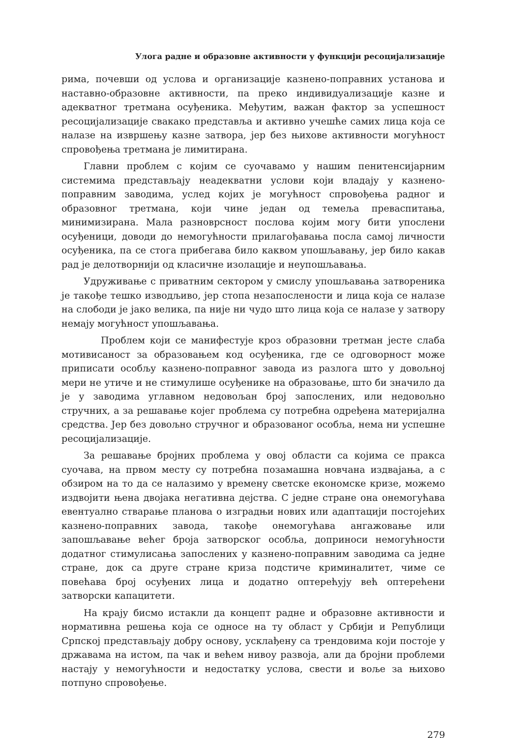Улога радне и образовне активности у функцији ресоцијализације
рима, почевши од услова и организације казнено-поправних установа и наставно-образовне активности, па преко индивидуализације казне и адекватног третмана осуђеника. Међутим, важан фактор за успешност ресоцијализације свакако представља и активно учешће самих лица која се налазе на извршењу казне затвора, јер без њихове активности могућност спровођења третмана је лимитирана.
Главни проблем с којим се суочавамо у нашим пенитенсијарним системима представљају неадекватни услови који владају у казнено-поправним заводима, услед којих је могућност спровођења радног и образовног третмана, који чине један од темеља преваспитања, минимизирана. Мала разноврсност послова којим могу бити упослени осуђеници, доводи до немогућности прилагођавања посла самој личности осуђеника, па се стога прибегава било каквом упошљавању, јер било какав рад је делотворнији од класичне изолације и неупошљавања.
Удруживање с приватним сектором у смислу упошљавања затвореника је такође тешко изводљиво, јер стопа незапослености и лица која се налазе на слободи је јако велика, па није ни чудо што лица која се налазе у затвору немају могућност упошљавања.
Проблем који се манифестује кроз образовни третман јесте слаба мотивисаност за образовањем код осуђеника, где се одговорност може приписати особљу казнено-поправног завода из разлога што у довољној мери не утиче и не стимулише осуђенике на образовање, што би значило да је у заводима углавном недовољан број запослених, или недовољно стручних, а за решавање којег проблема су потребна одређена материјална средства. Јер без довољно стручног и образованог особља, нема ни успешне ресоцијализације.
За решавање бројних проблема у овој области са којима се пракса суочава, на првом месту су потребна позамашна новчана издвајања, а с обзиром на то да се налазимо у времену светске економске кризе, можемо издвојити њена двојака негативна дејства. С једне стране она онемогућава евентуално стварање планова о изградњи нових или адаптацији постојећих казнено-поправних завода, такође онемогућава ангажовање или запошљавање већег броја затворског особља, доприноси немогућности додатног стимулисања запослених у казнено-поправним заводима са једне стране, док са друге стране криза подстиче криминалитет, чиме се повећава број осуђених лица и додатно оптерећују већ оптерећени затворски капацитети.
На крају бисмо истакли да концепт радне и образовне активности и нормативна решења која се односе на ту област у Србији и Републици Српској представљају добру основу, усклађену са трендовима који постоје у државама на истом, па чак и већем нивоу развоја, али да бројни проблеми настају у немогућности и недостатку услова, свести и воље за њихово потпуно спровођење.
279